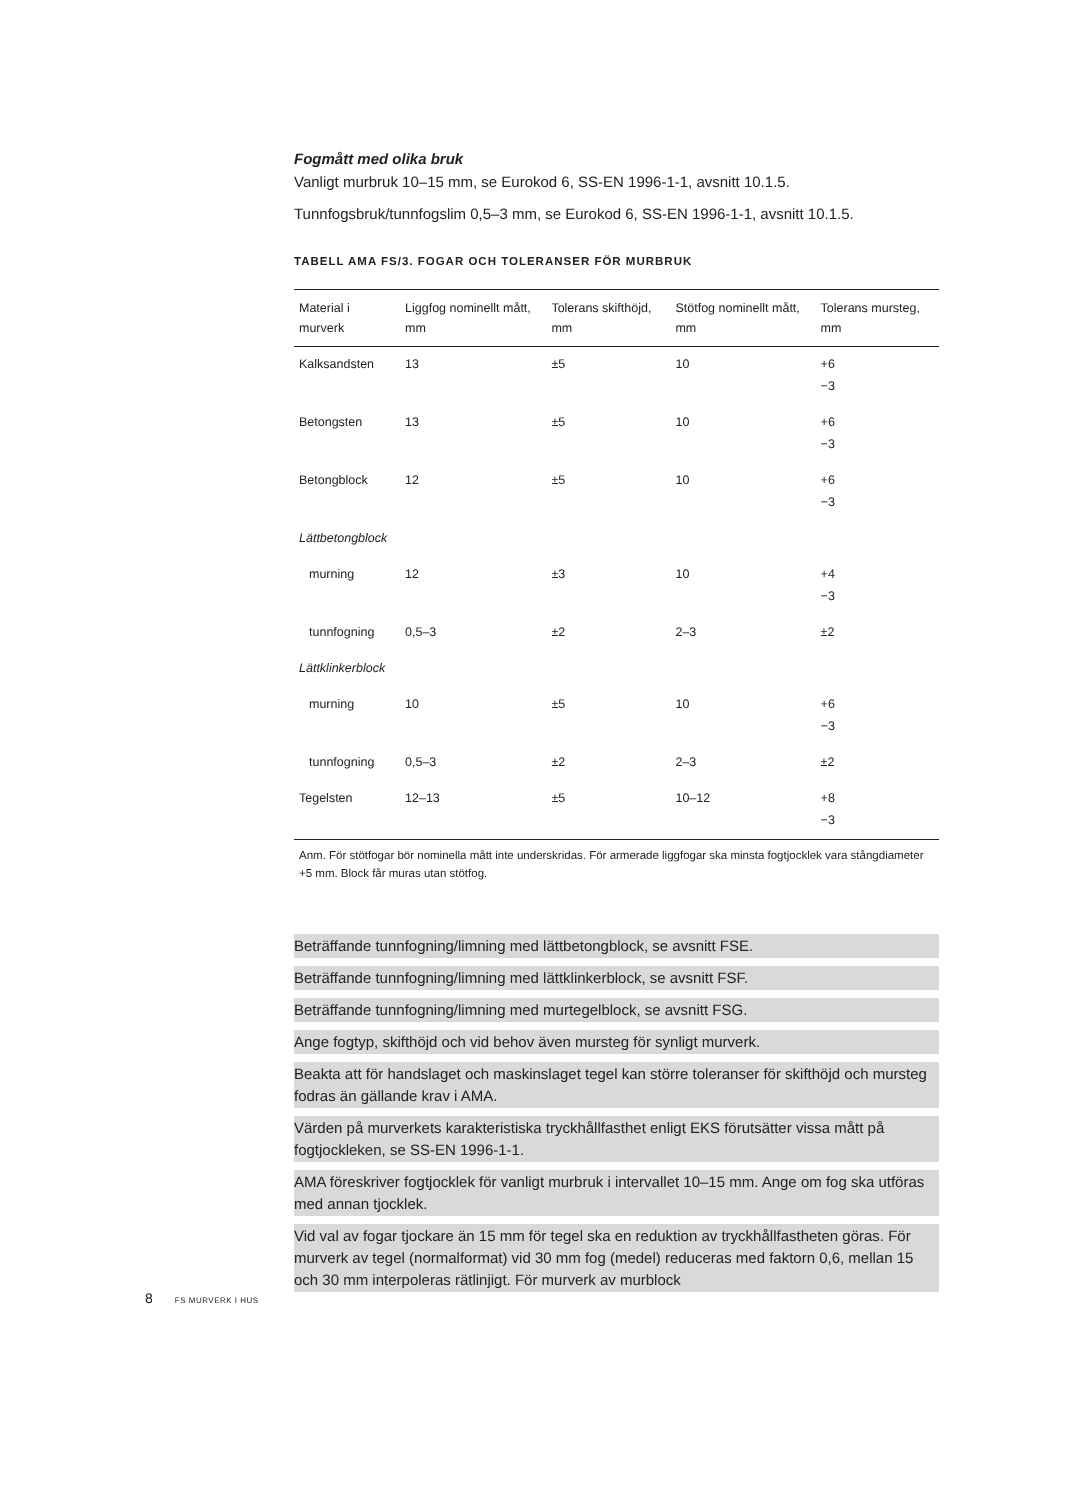Fogmått med olika bruk
Vanligt murbruk 10–15 mm, se Eurokod 6, SS-EN 1996-1-1, avsnitt 10.1.5.
Tunnfogsbruk/tunnfogslim 0,5–3 mm, se Eurokod 6, SS-EN 1996-1-1, avsnitt 10.1.5.
TABELL AMA FS/3. FOGAR OCH TOLERANSER FÖR MURBRUK
| Material i murverk | Liggfog nominellt mått, mm | Tolerans skifthöjd, mm | Stötfog nominellt mått, mm | Tolerans mursteg, mm |
| --- | --- | --- | --- | --- |
| Kalksandsten | 13 | ±5 | 10 | +6 −3 |
| Betongsten | 13 | ±5 | 10 | +6 −3 |
| Betongblock | 12 | ±5 | 10 | +6 −3 |
| Lättbetongblock | | | | |
| murning | 12 | ±3 | 10 | +4 −3 |
| tunnfogning | 0,5–3 | ±2 | 2–3 | ±2 |
| Lättklinkerblock | | | | |
| murning | 10 | ±5 | 10 | +6 −3 |
| tunnfogning | 0,5–3 | ±2 | 2–3 | ±2 |
| Tegelsten | 12–13 | ±5 | 10–12 | +8 −3 |
Anm. För stötfogar bör nominella mått inte underskridas. För armerade liggfogar ska minsta fogtjocklek vara stångdiameter +5 mm. Block får muras utan stötfog.
Beträffande tunnfogning/limning med lättbetongblock, se avsnitt FSE.
Beträffande tunnfogning/limning med lättklinkerblock, se avsnitt FSF.
Beträffande tunnfogning/limning med murtegelblock, se avsnitt FSG.
Ange fogtyp, skifthöjd och vid behov även mursteg för synligt murverk.
Beakta att för handslaget och maskinslaget tegel kan större toleranser för skifthöjd och mursteg fodras än gällande krav i AMA.
Värden på murverkets karakteristiska tryckhållfasthet enligt EKS förutsätter vissa mått på fogtjockleken, se SS-EN 1996-1-1.
AMA föreskriver fogtjocklek för vanligt murbruk i intervallet 10–15 mm. Ange om fog ska utföras med annan tjocklek.
Vid val av fogar tjockare än 15 mm för tegel ska en reduktion av tryckhållfastheten göras. För murverk av tegel (normalformat) vid 30 mm fog (medel) reduceras med faktorn 0,6, mellan 15 och 30 mm interpoleras rätlinjigt. För murverk av murblock
8 FS MURVERK I HUS